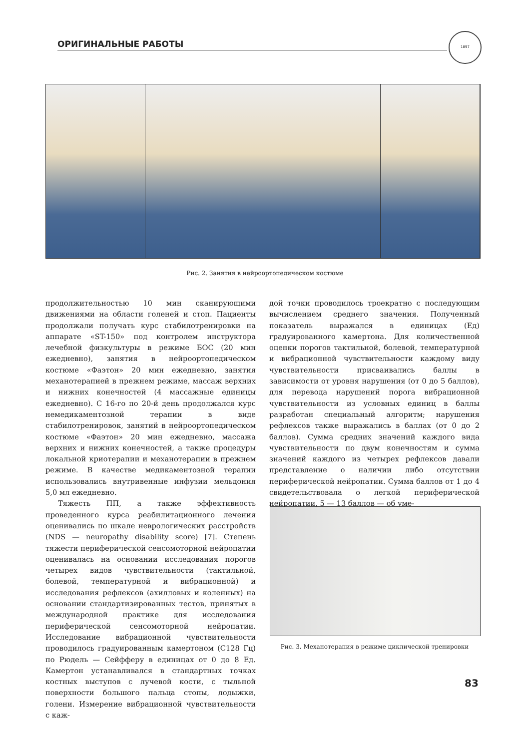ОРИГИНАЛЬНЫЕ РАБОТЫ
1897
Рис. 2. Занятия в нейроортопедическом костюме
продолжительностью 10 мин сканирующими движениями на области голеней и стоп. Пациенты продолжали получать курс стабилотренировки на аппарате «ST-150» под контролем инструктора лечебной физкультуры в режиме БОС (20 мин ежедневно), занятия в нейроортопедическом костюме «Фаэтон» 20 мин ежедневно, занятия механотерапией в прежнем режиме, массаж верхних и нижних конечностей (4 массажные единицы ежедневно). С 16-го по 20-й день продолжался курс немедикаментозной терапии в виде стабилотренировок, занятий в нейроортопедическом костюме «Фаэтон» 20 мин ежедневно, массажа верхних и нижних конечностей, а также процедуры локальной криотерапии и механотерапии в прежнем режиме. В качестве медикаментозной терапии использовались внутривенные инфузии мельдония 5,0 мл ежедневно.
Тяжесть ПП, а также эффективность проведенного курса реабилитационного лечения оценивались по шкале неврологических расстройств (NDS — neuropathy disability score) [7]. Степень тяжести периферической сенсомоторной нейропатии оценивалась на основании исследования порогов четырех видов чувствительности (тактильной, болевой, температурной и вибрационной) и исследования рефлексов (ахилловых и коленных) на основании стандартизированных тестов, принятых в международной практике для исследования периферической сенсомоторной нейропатии. Исследование вибрационной чувствительности проводилось градуированным камертоном (С128 Гц) по Рюдель — Сейфферу в единицах от 0 до 8 Ед. Камертон устанавливался в стандартных точках костных выступов с лучевой кости, с тыльной поверхности большого пальца стопы, лодыжки, голени. Измерение вибрационной чувствительности с каж-
дой точки проводилось троекратно с последующим вычислением среднего значения. Полученный показатель выражался в единицах (Ед) градуированного камертона. Для количественной оценки порогов тактильной, болевой, температурной и вибрационной чувствительности каждому виду чувствительности присваивались баллы в зависимости от уровня нарушения (от 0 до 5 баллов), для перевода нарушений порога вибрационной чувствительности из условных единиц в баллы разработан специальный алгоритм; нарушения рефлексов также выражались в баллах (от 0 до 2 баллов). Сумма средних значений каждого вида чувствительности по двум конечностям и сумма значений каждого из четырех рефлексов давали представление о наличии либо отсутствии периферической нейропатии. Сумма баллов от 1 до 4 свидетельствовала о легкой периферической нейропатии, 5 — 13 баллов — об уме-
Рис. 3. Механотерапия в режиме циклической тренировки
83